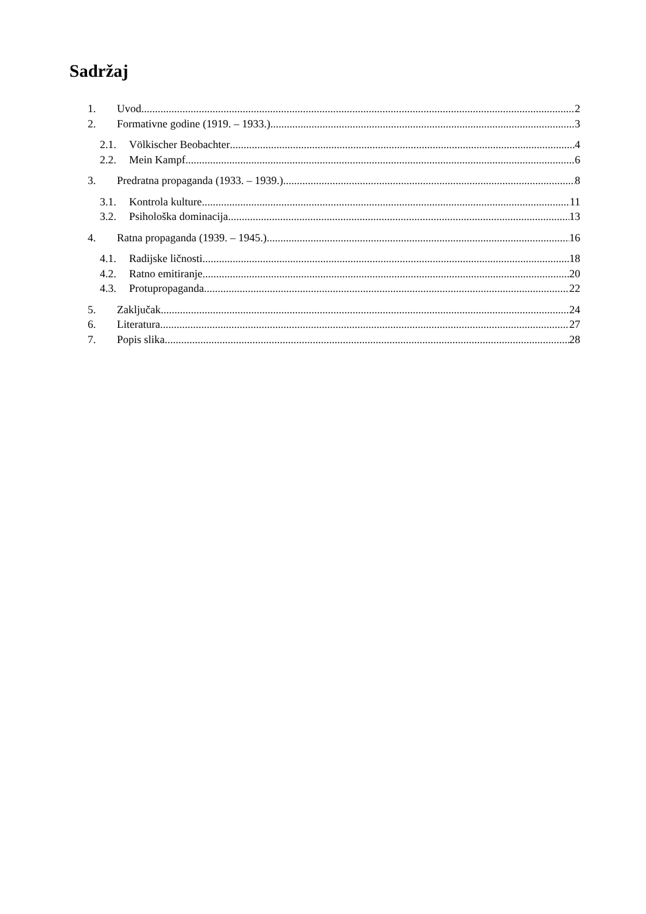Sadržaj
1. Uvod 2
2. Formativne godine (1919. – 1933.) 3
2.1. Völkischer Beobachter 4
2.2. Mein Kampf 6
3. Predratna propaganda (1933. – 1939.) 8
3.1. Kontrola kulture 11
3.2. Psihološka dominacija 13
4. Ratna propaganda (1939. – 1945.) 16
4.1. Radijske ličnosti 18
4.2. Ratno emitiranje 20
4.3. Protupropaganda 22
5. Zaključak 24
6. Literatura 27
7. Popis slika 28